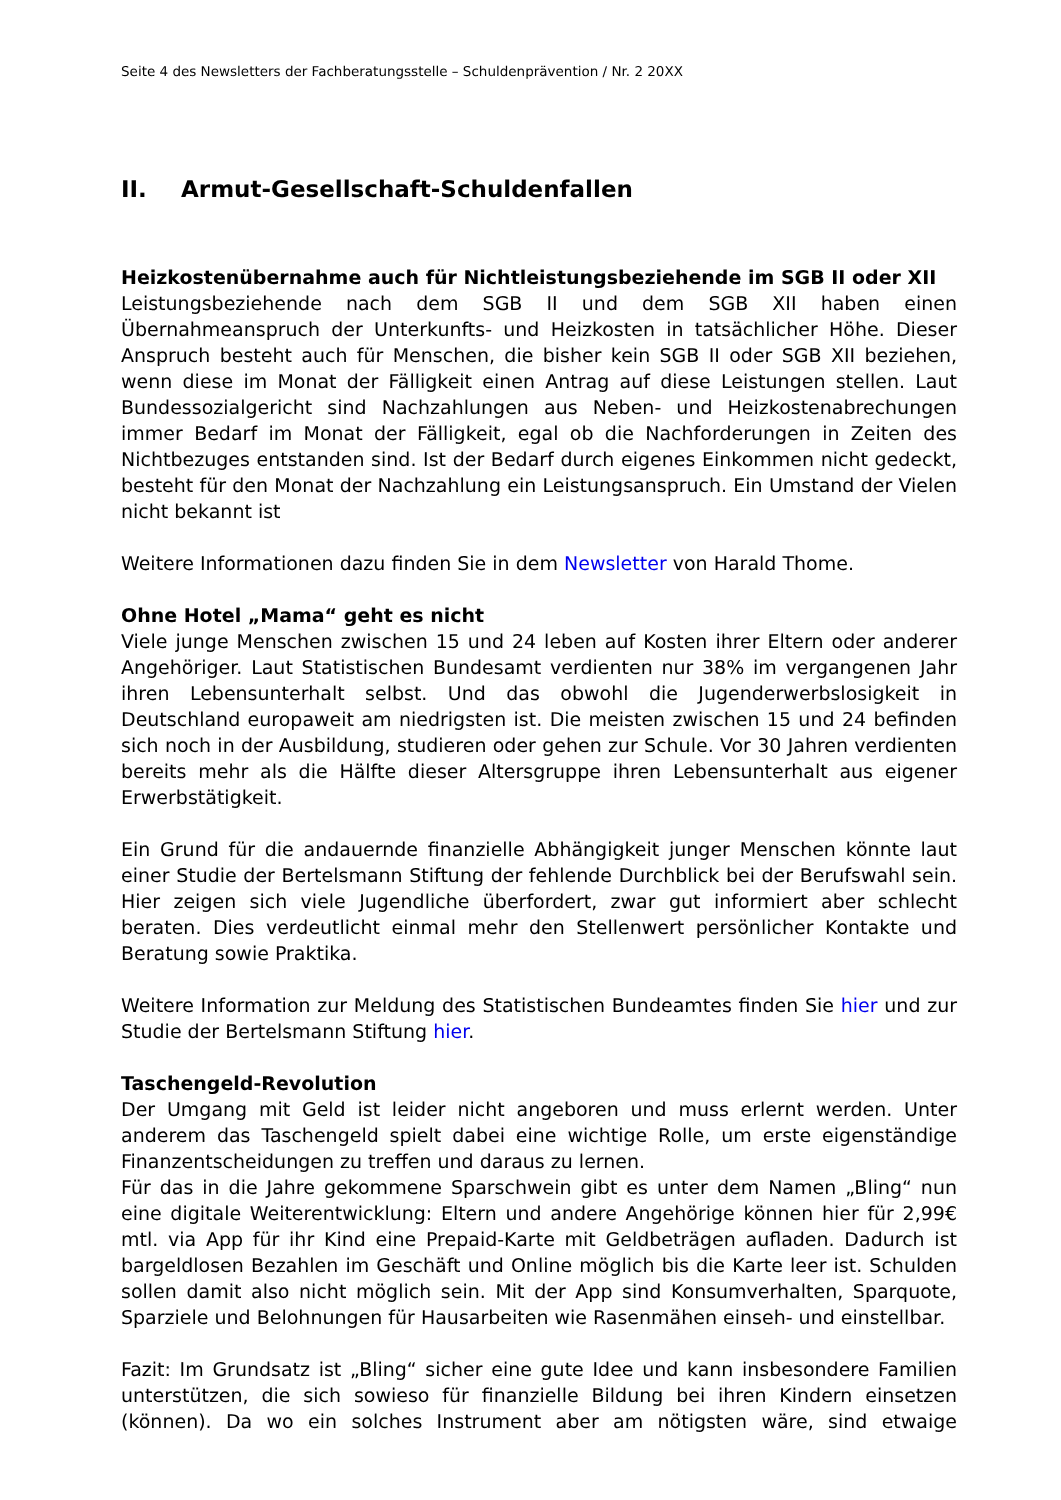Seite 4 des Newsletters der Fachberatungsstelle – Schuldenprävention / Nr. 2 20XX
II. Armut-Gesellschaft-Schuldenfallen
Heizkostenübernahme auch für Nichtleistungsbeziehende im SGB II oder XII
Leistungsbeziehende nach dem SGB II und dem SGB XII haben einen Übernahmeanspruch der Unterkunfts- und Heizkosten in tatsächlicher Höhe. Dieser Anspruch besteht auch für Menschen, die bisher kein SGB II oder SGB XII beziehen, wenn diese im Monat der Fälligkeit einen Antrag auf diese Leistungen stellen. Laut Bundessozialgericht sind Nachzahlungen aus Neben- und Heizkostenabrechungen immer Bedarf im Monat der Fälligkeit, egal ob die Nachforderungen in Zeiten des Nichtbezuges entstanden sind. Ist der Bedarf durch eigenes Einkommen nicht gedeckt, besteht für den Monat der Nachzahlung ein Leistungsanspruch. Ein Umstand der Vielen nicht bekannt ist
Weitere Informationen dazu finden Sie in dem Newsletter von Harald Thome.
Ohne Hotel „Mama“ geht es nicht
Viele junge Menschen zwischen 15 und 24 leben auf Kosten ihrer Eltern oder anderer Angehöriger. Laut Statistischen Bundesamt verdienten nur 38% im vergangenen Jahr ihren Lebensunterhalt selbst. Und das obwohl die Jugenderwerbslosigkeit in Deutschland europaweit am niedrigsten ist. Die meisten zwischen 15 und 24 befinden sich noch in der Ausbildung, studieren oder gehen zur Schule. Vor 30 Jahren verdienten bereits mehr als die Hälfte dieser Altersgruppe ihren Lebensunterhalt aus eigener Erwerbstätigkeit.
Ein Grund für die andauernde finanzielle Abhängigkeit junger Menschen könnte laut einer Studie der Bertelsmann Stiftung der fehlende Durchblick bei der Berufswahl sein. Hier zeigen sich viele Jugendliche überfordert, zwar gut informiert aber schlecht beraten. Dies verdeutlicht einmal mehr den Stellenwert persönlicher Kontakte und Beratung sowie Praktika.
Weitere Information zur Meldung des Statistischen Bundeamtes finden Sie hier und zur Studie der Bertelsmann Stiftung hier.
Taschengeld-Revolution
Der Umgang mit Geld ist leider nicht angeboren und muss erlernt werden. Unter anderem das Taschengeld spielt dabei eine wichtige Rolle, um erste eigenständige Finanzentscheidungen zu treffen und daraus zu lernen.
Für das in die Jahre gekommene Sparschwein gibt es unter dem Namen „Bling“ nun eine digitale Weiterentwicklung: Eltern und andere Angehörige können hier für 2,99€ mtl. via App für ihr Kind eine Prepaid-Karte mit Geldbeträgen aufladen. Dadurch ist bargeldlosen Bezahlen im Geschäft und Online möglich bis die Karte leer ist. Schulden sollen damit also nicht möglich sein. Mit der App sind Konsumverhalten, Sparquote, Sparziele und Belohnungen für Hausarbeiten wie Rasenmähen einseh- und einstellbar.
Fazit: Im Grundsatz ist „Bling“ sicher eine gute Idee und kann insbesondere Familien unterstützen, die sich sowieso für finanzielle Bildung bei ihren Kindern einsetzen (können). Da wo ein solches Instrument aber am nötigsten wäre, sind etwaige